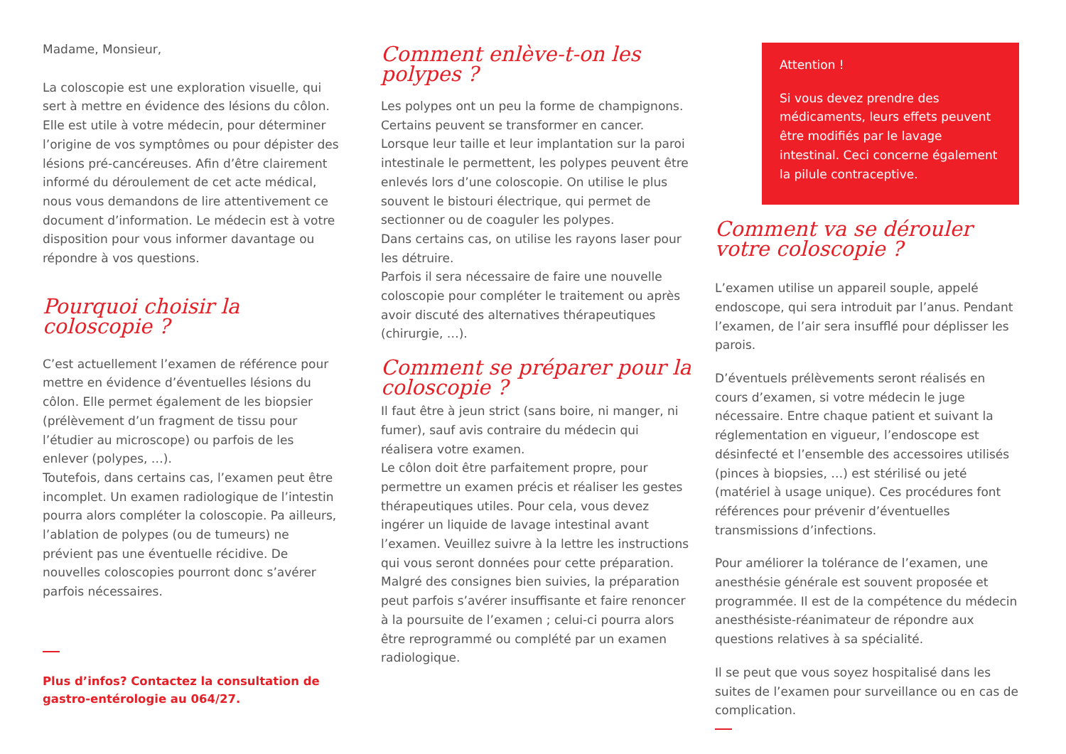Madame, Monsieur,
La coloscopie est une exploration visuelle, qui sert à mettre en évidence des lésions du côlon. Elle est utile à votre médecin, pour déterminer l’origine de vos symptômes ou pour dépister des lésions pré-cancéreuses. Afin d’être clairement informé du déroulement de cet acte médical, nous vous demandons de lire attentivement ce document d’information. Le médecin est à votre disposition pour vous informer davantage ou répondre à vos questions.
Pourquoi choisir la coloscopie ?
C’est actuellement l’examen de référence pour mettre en évidence d’éventuelles lésions du côlon. Elle permet également de les biopsier (prélèvement d’un fragment de tissu pour l’étudier au microscope) ou parfois de les enlever (polypes, …).
Toutefois, dans certains cas, l’examen peut être incomplet. Un examen radiologique de l’intestin pourra alors compléter la coloscopie. Pa ailleurs, l’ablation de polypes (ou de tumeurs) ne prévient pas une éventuelle récidive. De nouvelles coloscopies pourront donc s’avérer parfois nécessaires.
Plus d’infos? Contactez la consultation de gastro-entérologie au 064/27.
Comment enlève-t-on les polypes ?
Les polypes ont un peu la forme de champignons. Certains peuvent se transformer en cancer. Lorsque leur taille et leur implantation sur la paroi intestinale le permettent, les polypes peuvent être enlevés lors d’une coloscopie. On utilise le plus souvent le bistouri électrique, qui permet de sectionner ou de coaguler les polypes.
Dans certains cas, on utilise les rayons laser pour les détruire.
Parfois il sera nécessaire de faire une nouvelle coloscopie pour compléter le traitement ou après avoir discuté des alternatives thérapeutiques (chirurgie, …).
Comment se préparer pour la coloscopie ?
Il faut être à jeun strict (sans boire, ni manger, ni fumer), sauf avis contraire du médecin qui réalisera votre examen.
Le côlon doit être parfaitement propre, pour permettre un examen précis et réaliser les gestes thérapeutiques utiles. Pour cela, vous devez ingérer un liquide de lavage intestinal avant l’examen. Veuillez suivre à la lettre les instructions qui vous seront données pour cette préparation.
Malgré des consignes bien suivies, la préparation peut parfois s’avérer insuffisante et faire renoncer à la poursuite de l’examen ; celui-ci pourra alors être reprogrammé ou complété par un examen radiologique.
Attention !
Si vous devez prendre des médicaments, leurs effets peuvent être modifiés par le lavage intestinal. Ceci concerne également la pilule contraceptive.
Comment va se dérouler votre coloscopie ?
L’examen utilise un appareil souple, appelé endoscope, qui sera introduit par l’anus. Pendant l’examen, de l’air sera insufflé pour déplisser les parois.
D’éventuels prélèvements seront réalisés en cours d’examen, si votre médecin le juge nécessaire. Entre chaque patient et suivant la réglementation en vigueur, l’endoscope est désinfecté et l’ensemble des accessoires utilisés (pinces à biopsies, …) est stérilisé ou jeté (matériel à usage unique). Ces procédures font références pour prévenir d’éventuelles transmissions d’infections.
Pour améliorer la tolérance de l’examen, une anesthésie générale est souvent proposée et programmée. Il est de la compétence du médecin anesthésiste-réanimateur de répondre aux questions relatives à sa spécialité.
Il se peut que vous soyez hospitalisé dans les suites de l’examen pour surveillance ou en cas de complication.